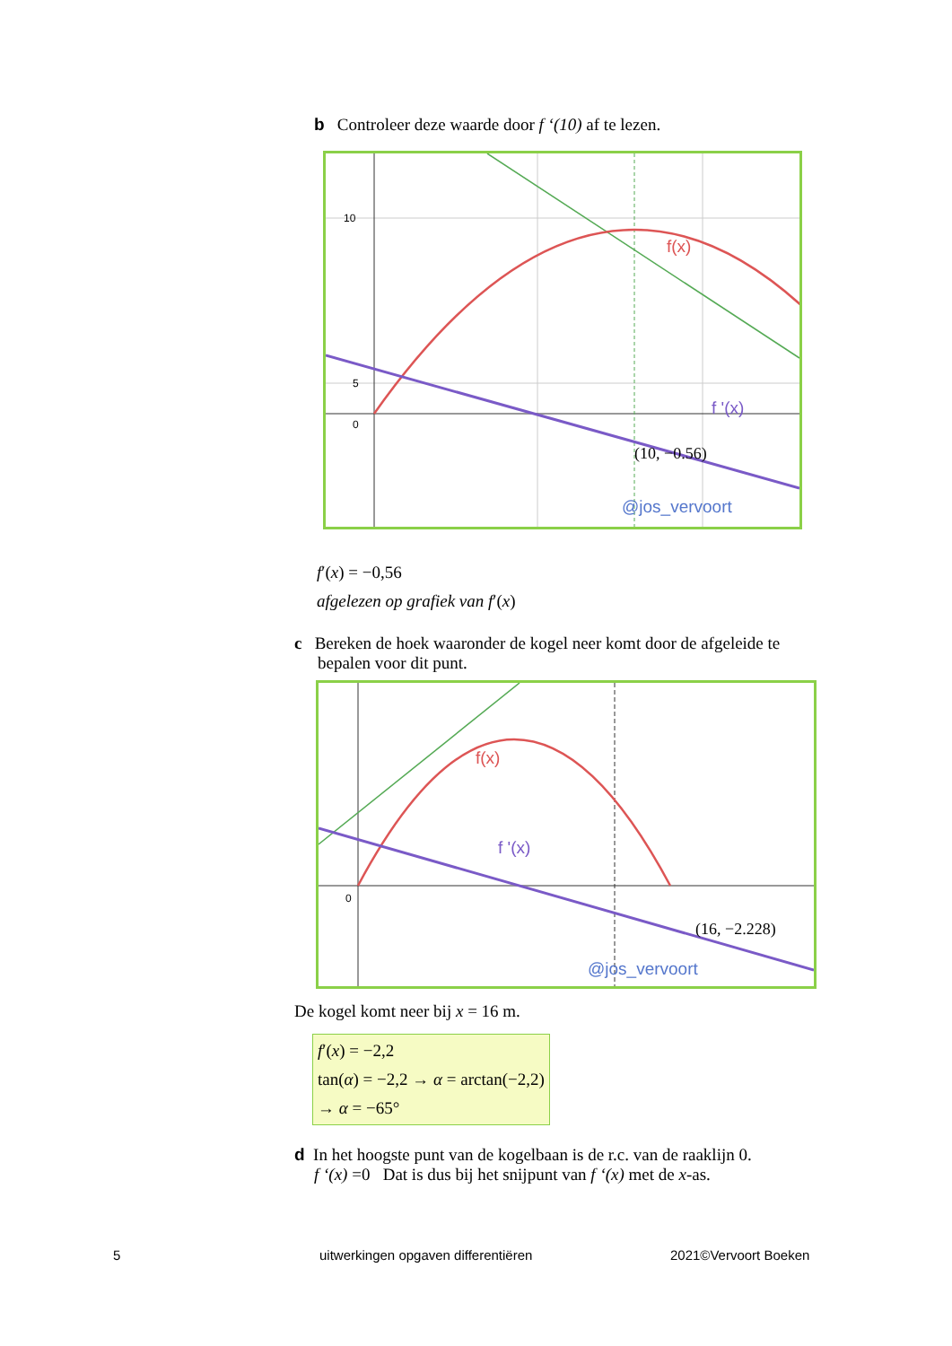b Controleer deze waarde door f ‘(10) af te lezen.
10
5
0
f(x)
f '(x)
(10, −0.56)
@jos_vervoort
f′(x) = −0,56
afgelezen op grafiek van f′(x)
c Bereken de hoek waaronder de kogel neer komt door de afgeleide te bepalen voor dit punt.
f(x)
f '(x)
0
(16, −2.228)
@jos_vervoort
De kogel komt neer bij x = 16 m.
f′(x) = −2,2
tan(α) = −2,2 → α = arctan(−2,2)
→ α = −65°
d In het hoogste punt van de kogelbaan is de r.c. van de raaklijn 0.
f ‘(x) =0 Dat is dus bij het snijpunt van f ‘(x) met de x-as.
5
uitwerkingen opgaven differentiëren
2021©Vervoort Boeken